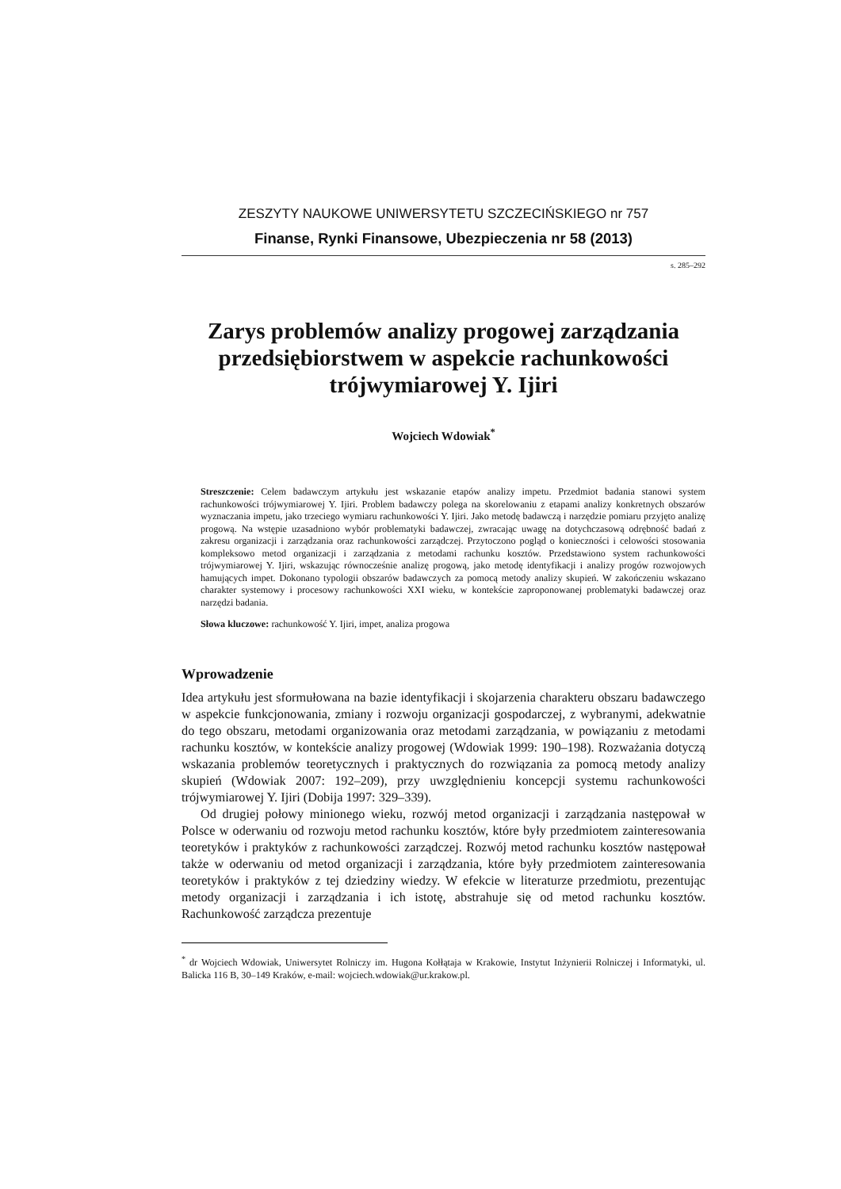ZESZYTY NAUKOWE UNIWERSYTETU SZCZECIŃSKIEGO nr 757
Finanse, Rynki Finansowe, Ubezpieczenia nr 58 (2013)
s. 285–292
Zarys problemów analizy progowej zarządzania przedsiębiorstwem w aspekcie rachunkowości trójwymiarowej Y. Ijiri
Wojciech Wdowiak<sup>*</sup>
Streszczenie: Celem badawczym artykułu jest wskazanie etapów analizy impetu. Przedmiot badania stanowi system rachunkowości trójwymiarowej Y. Ijiri. Problem badawczy polega na skorelowaniu z etapami analizy konkretnych obszarów wyznaczania impetu, jako trzeciego wymiaru rachunkowości Y. Ijiri. Jako metodę badawczą i narzędzie pomiaru przyjęto analizę progową. Na wstępie uzasadniono wybór problematyki badawczej, zwracając uwagę na dotychczasową odrębność badań z zakresu organizacji i zarządzania oraz rachunkowości zarządczej. Przytoczono pogląd o konieczności i celowości stosowania kompleksowo metod organizacji i zarządzania z metodami rachunku kosztów. Przedstawiono system rachunkowości trójwymiarowej Y. Ijiri, wskazując równocześnie analizę progową, jako metodę identyfikacji i analizy progów rozwojowych hamujących impet. Dokonano typologii obszarów badawczych za pomocą metody analizy skupień. W zakończeniu wskazano charakter systemowy i procesowy rachunkowości XXI wieku, w kontekście zaproponowanej problematyki badawczej oraz narzędzi badania.
Słowa kluczowe: rachunkowość Y. Ijiri, impet, analiza progowa
Wprowadzenie
Idea artykułu jest sformułowana na bazie identyfikacji i skojarzenia charakteru obszaru badawczego w aspekcie funkcjonowania, zmiany i rozwoju organizacji gospodarczej, z wybranymi, adekwatnie do tego obszaru, metodami organizowania oraz metodami zarządzania, w powiązaniu z metodami rachunku kosztów, w kontekście analizy progowej (Wdowiak 1999: 190–198). Rozważania dotyczą wskazania problemów teoretycznych i praktycznych do rozwiązania za pomocą metody analizy skupień (Wdowiak 2007: 192–209), przy uwzględnieniu koncepcji systemu rachunkowości trójwymiarowej Y. Ijiri (Dobija 1997: 329–339).
Od drugiej połowy minionego wieku, rozwój metod organizacji i zarządzania następował w Polsce w oderwaniu od rozwoju metod rachunku kosztów, które były przedmiotem zainteresowania teoretyków i praktyków z rachunkowości zarządczej. Rozwój metod rachunku kosztów następował także w oderwaniu od metod organizacji i zarządzania, które były przedmiotem zainteresowania teoretyków i praktyków z tej dziedziny wiedzy. W efekcie w literaturze przedmiotu, prezentując metody organizacji i zarządzania i ich istotę, abstrahuje się od metod rachunku kosztów. Rachunkowość zarządcza prezentuje
<sup>*</sup> dr Wojciech Wdowiak, Uniwersytet Rolniczy im. Hugona Kołłątaja w Krakowie, Instytut Inżynierii Rolniczej i Informatyki, ul. Balicka 116 B, 30–149 Kraków, e-mail: wojciech.wdowiak@ur.krakow.pl.